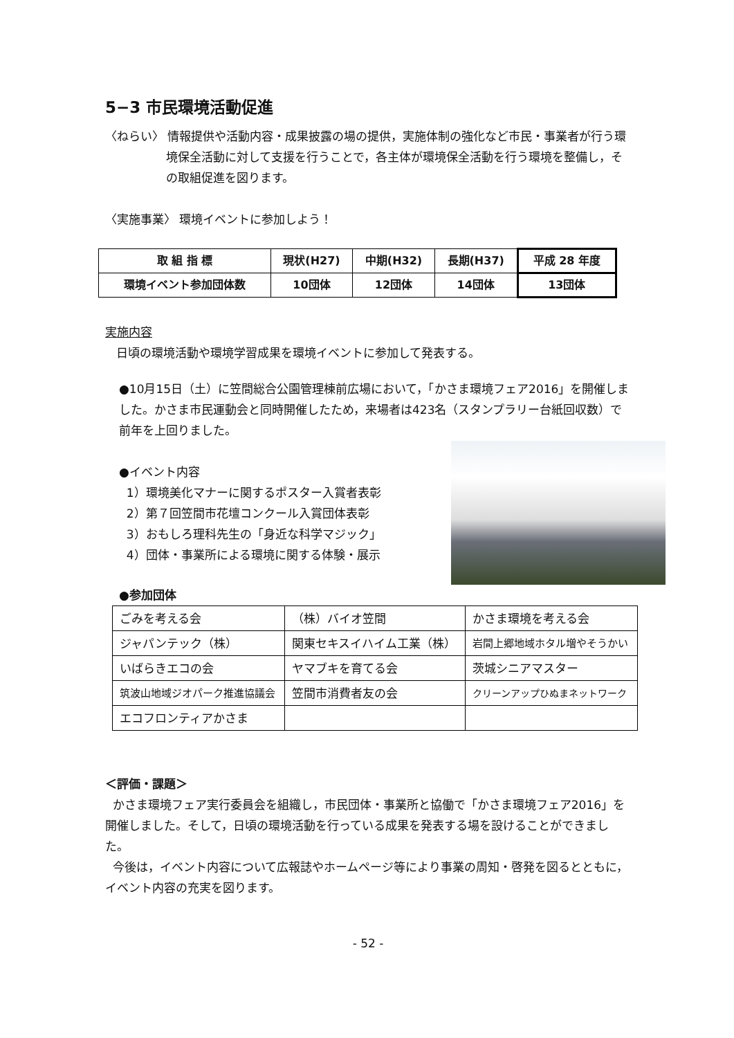5−3 市民環境活動促進
〈ねらい〉 情報提供や活動内容・成果披露の場の提供，実施体制の強化など市民・事業者が行う環境保全活動に対して支援を行うことで，各主体が環境保全活動を行う環境を整備し，その取組促進を図ります。
〈実施事業〉 環境イベントに参加しよう！
| 取 組 指 標 | 現状(H27) | 中期(H32) | 長期(H37) | 平成 28 年度 |
| --- | --- | --- | --- | --- |
| 環境イベント参加団体数 | 10団体 | 12団体 | 14団体 | 13団体 |
実施内容
日頃の環境活動や環境学習成果を環境イベントに参加して発表する。
●10月15日（土）に笠間総合公園管理棟前広場において，「かさま環境フェア2016」を開催しました。かさま市民運動会と同時開催したため，来場者は423名（スタンプラリー台紙回収数）で前年を上回りました。
●イベント内容
1）環境美化マナーに関するポスター入賞者表彰
2）第７回笠間市花壇コンクール入賞団体表彰
3）おもしろ理科先生の「身近な科学マジック」
4）団体・事業所による環境に関する体験・展示
●参加団体
| ごみを考える会 | （株）バイオ笠間 | かさま環境を考える会 |
| ジャパンテック（株） | 関東セキスイハイム工業（株） | 岩間上郷地域ホタル増やそうかい |
| いばらきエコの会 | ヤマブキを育てる会 | 茨城シニアマスター |
| 筑波山地域ジオパーク推進協議会 | 笠間市消費者友の会 | クリーンアップひぬまネットワーク |
| エコフロンティアかさま | | |
＜評価・課題＞
かさま環境フェア実行委員会を組織し，市民団体・事業所と協働で「かさま環境フェア2016」を開催しました。そして，日頃の環境活動を行っている成果を発表する場を設けることができました。
今後は，イベント内容について広報誌やホームページ等により事業の周知・啓発を図るとともに，イベント内容の充実を図ります。
- 52 -